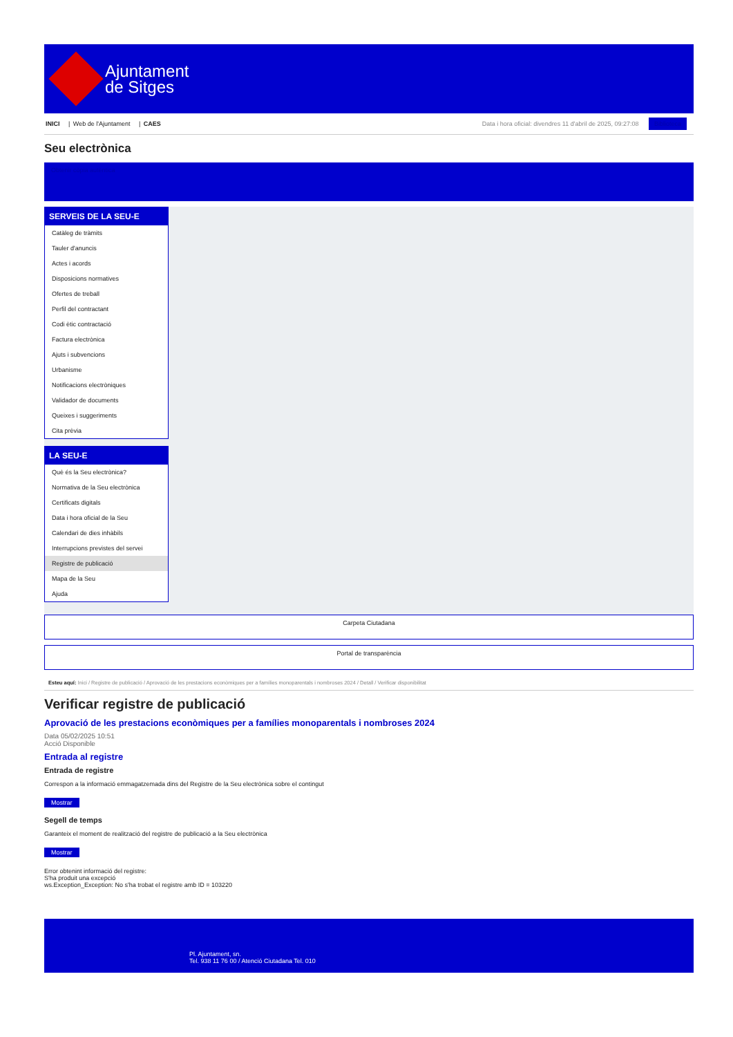Ajuntament
de Sitges
INICI | Web de l'Ajuntament | CAES
Data i hora oficial: divendres 11 d'abril de 2025, 09:27:08 Biblioteca
Seu electrònica
Obtenir còpia autèntica
SERVEIS DE LA SEU-E
Catàleg de tràmits
Tauler d'anuncis
Actes i acords
Disposicions normatives
Ofertes de treball
Perfil del contractant
Codi ètic contractació
Factura electrònica
Ajuts i subvencions
Urbanisme
Notificacions electròniques
Validador de documents
Queixes i suggeriments
Cita prèvia
LA SEU-E
Què és la Seu electrònica?
Normativa de la Seu electrònica
Certificats digitals
Data i hora oficial de la Seu
Calendari de dies inhàbils
Interrupcions previstes del servei
Registre de publicació
Mapa de la Seu
Ajuda
Carpeta Ciutadana
Portal de transparència
Esteu aquí: Inici / Registre de publicació / Aprovació de les prestacions econòmiques per a famílies monoparentals i nombroses 2024 / Detall / Verificar disponibilitat
Verificar registre de publicació
Aprovació de les prestacions econòmiques per a famílies monoparentals i nombroses 2024
Data 05/02/2025 10:51
Acció Disponible
Entrada al registre
Entrada de registre
Correspon a la informació emmagatzemada dins del Registre de la Seu electrònica sobre el contingut
Mostrar
Segell de temps
Garanteix el moment de realització del registre de publicació a la Seu electrònica
Mostrar
Error obtenint informació del registre:
S'ha produit una excepció
ws.Exception_Exception: No s'ha trobat el registre amb ID = 103220
Pl. Ajuntament, sn.
Tel. 938 11 76 00 / Atenció Ciutadana Tel. 010